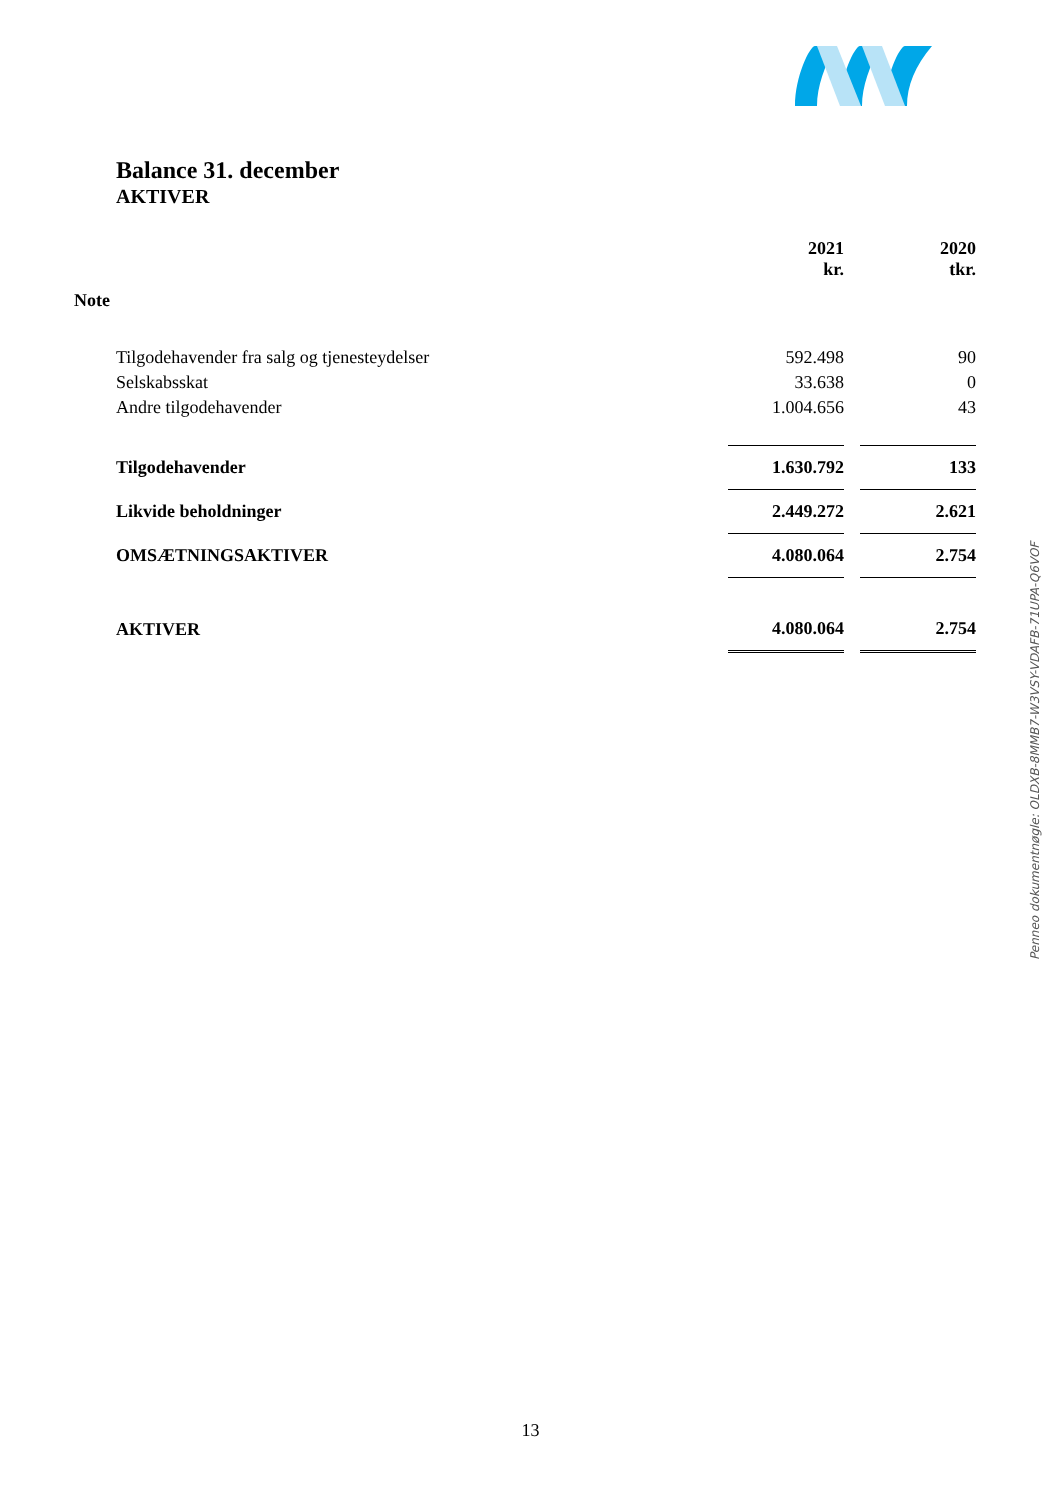Balance 31. december
AKTIVER
| | 2021 kr. | | 2020 tkr. |
| Note | | | |
| Tilgodehavender fra salg og tjenesteydelser | 592.498 | | 90 |
| Selskabsskat | 33.638 | | 0 |
| Andre tilgodehavender | 1.004.656 | | 43 |
| Tilgodehavender | 1.630.792 | | 133 |
| Likvide beholdninger | 2.449.272 | | 2.621 |
| OMSÆTNINGSAKTIVER | 4.080.064 | | 2.754 |
| AKTIVER | 4.080.064 | | 2.754 |
Penneo dokumentnøgle: OLDXB-8MMB7-W3VSY-VDAFB-71UPA-Q6VOF
13